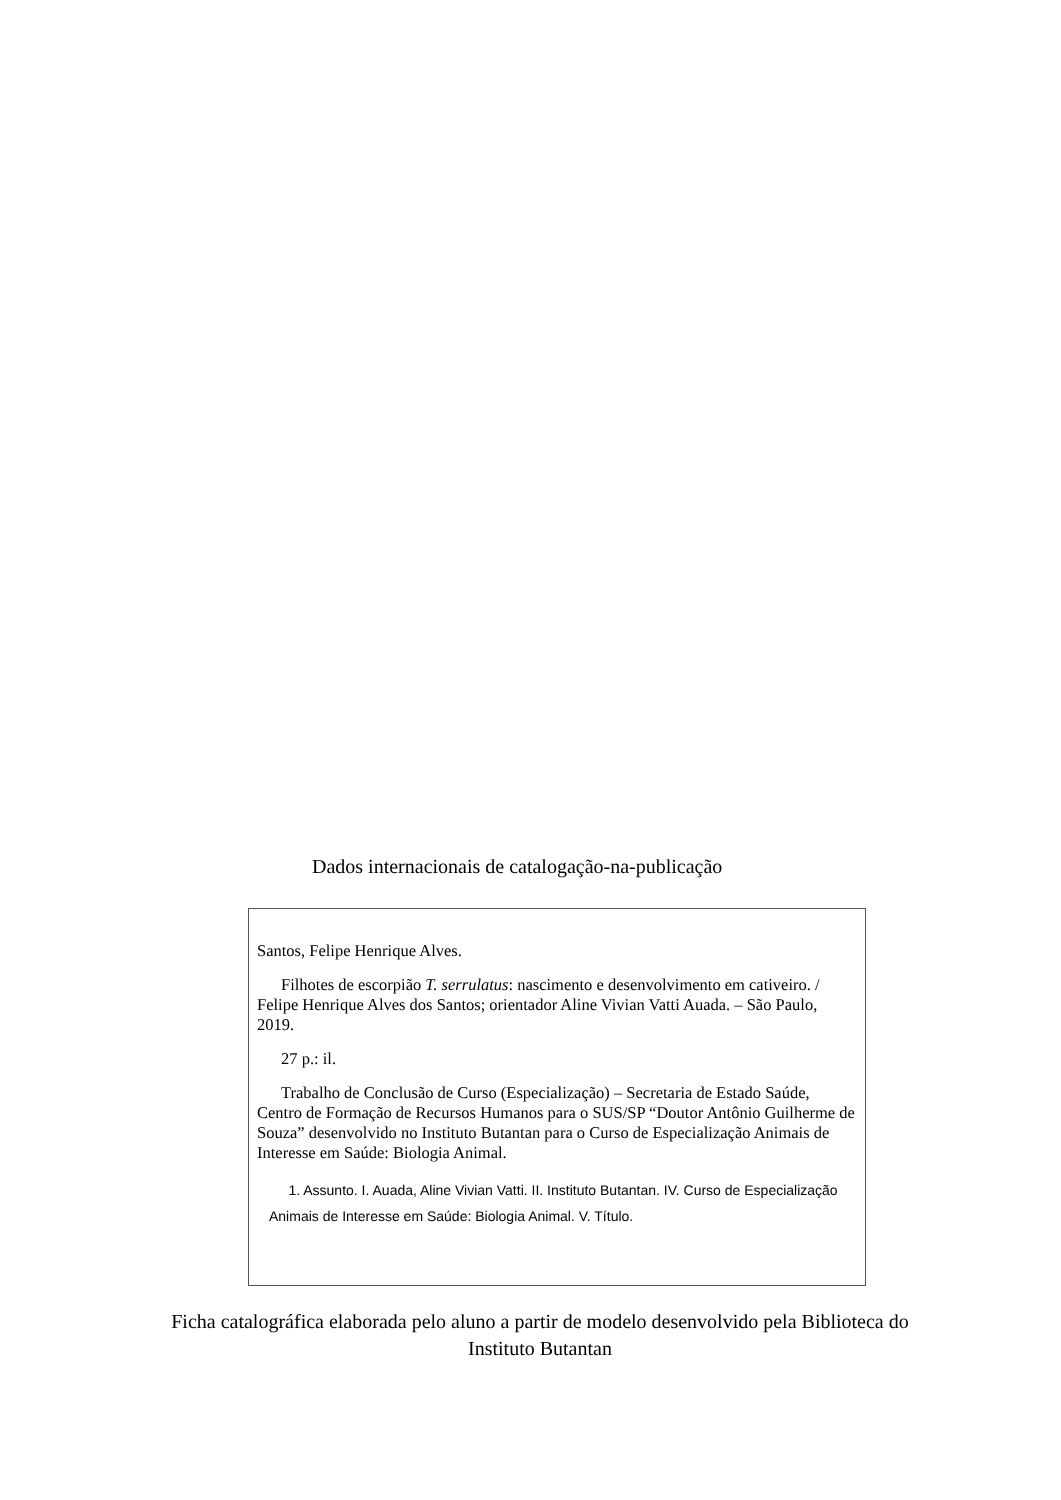Dados internacionais de catalogação-na-publicação
Santos, Felipe Henrique Alves.
Filhotes de escorpião T. serrulatus: nascimento e desenvolvimento em cativeiro. / Felipe Henrique Alves dos Santos; orientador Aline Vivian Vatti Auada. – São Paulo, 2019.
27 p.: il.
Trabalho de Conclusão de Curso (Especialização) – Secretaria de Estado Saúde, Centro de Formação de Recursos Humanos para o SUS/SP “Doutor Antônio Guilherme de Souza” desenvolvido no Instituto Butantan para o Curso de Especialização Animais de Interesse em Saúde: Biologia Animal.
1. Assunto. I. Auada, Aline Vivian Vatti. II. Instituto Butantan. IV. Curso de Especialização Animais de Interesse em Saúde: Biologia Animal. V. Título.
Ficha catalográfica elaborada pelo aluno a partir de modelo desenvolvido pela Biblioteca do Instituto Butantan